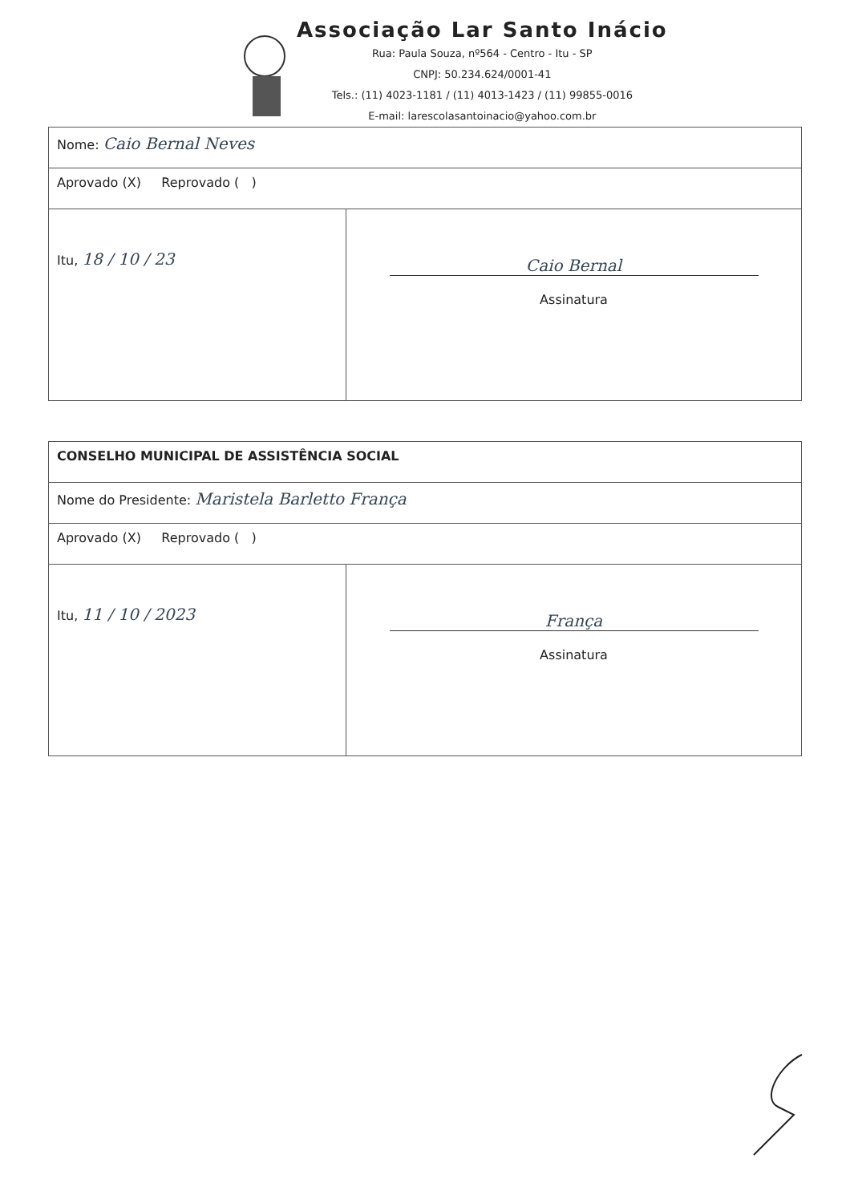Associação Lar Santo Inácio
Rua: Paula Souza, nº564 - Centro - Itu - SP
CNPJ: 50.234.624/0001-41
Tels.: (11) 4023-1181 / (11) 4013-1423 / (11) 99855-0016
E-mail: larescolasantoinacio@yahoo.com.br
| Nome: Caio Bernal Neves | |
| Aprovado (X) Reprovado ( ) | |
| Itu, 18 / 10 / 23 | Caio Bernal Assinatura |
| CONSELHO MUNICIPAL DE ASSISTÊNCIA SOCIAL | |
| Nome do Presidente: Maristela Barletto França | |
| Aprovado (X) Reprovado ( ) | |
| Itu, 11 / 10 / 2023 | França Assinatura |